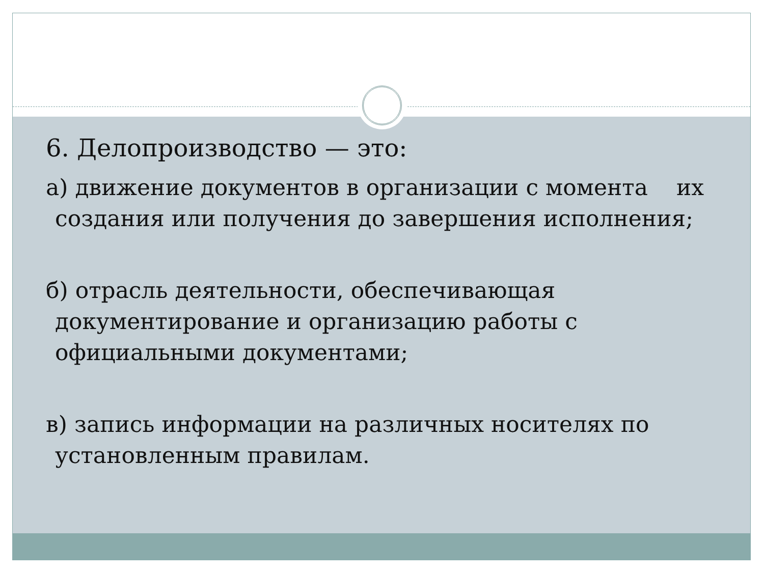6. Делопроизводство — это:
а) движение документов в организации с момента их создания или получения до завершения исполнения;
б) отрасль деятельности, обеспечивающая документирование и организацию работы с официальными документами;
в) запись информации на различных носителях по установленным правилам.